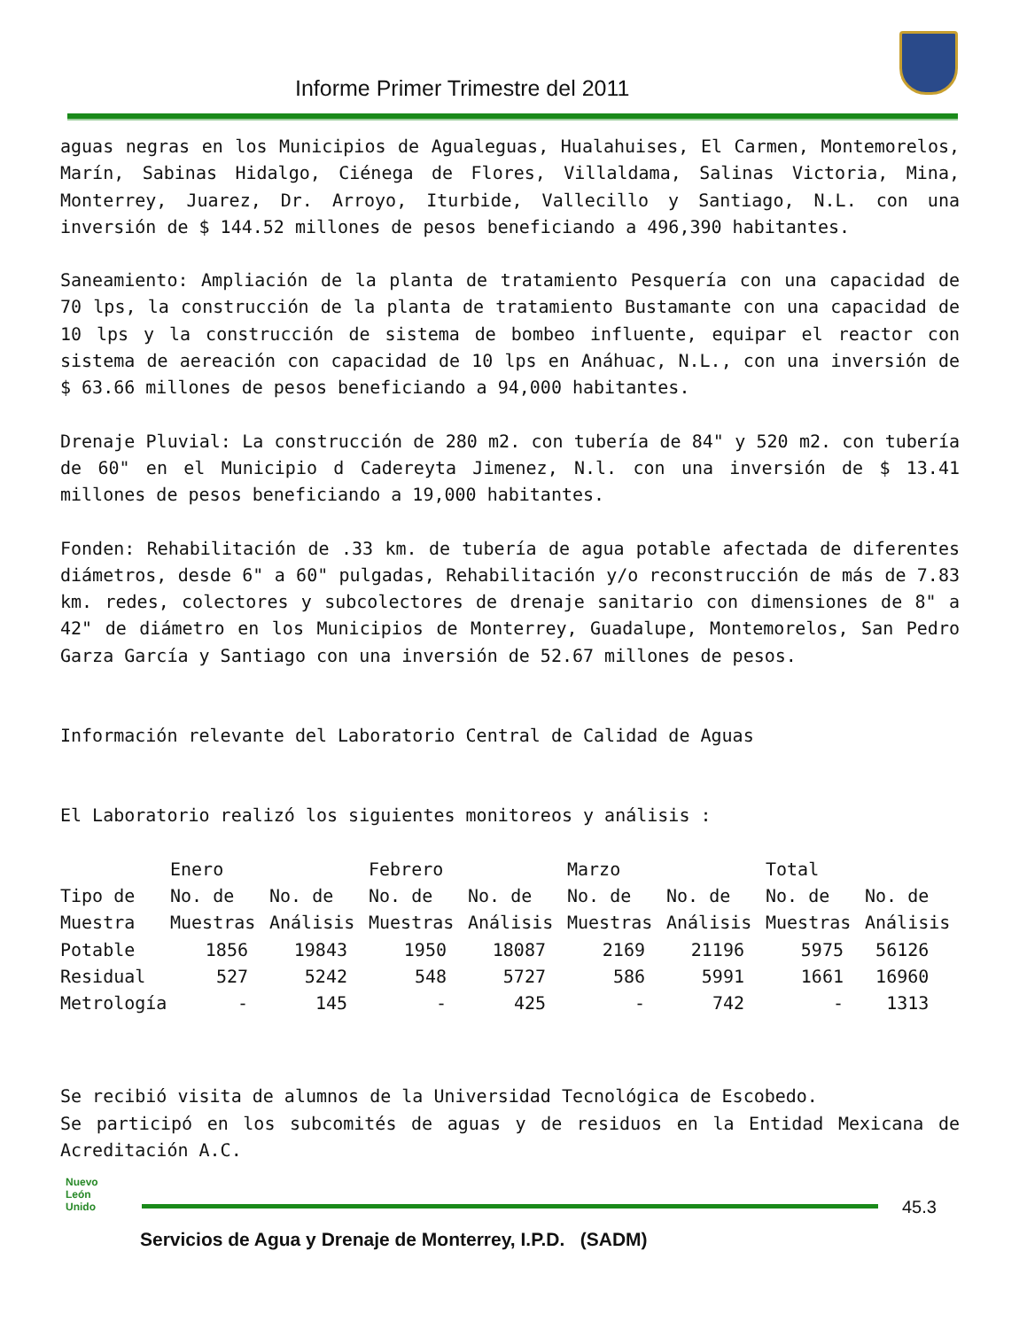Informe Primer Trimestre del 2011
aguas negras en los Municipios de Agualeguas, Hualahuises, El Carmen, Montemorelos, Marín, Sabinas Hidalgo, Ciénega de Flores, Villaldama, Salinas Victoria, Mina, Monterrey, Juarez, Dr. Arroyo, Iturbide, Vallecillo y Santiago, N.L. con una inversión de $ 144.52 millones de pesos beneficiando a 496,390 habitantes.
Saneamiento: Ampliación de la planta de tratamiento Pesquería con una capacidad de 70 lps, la construcción de la planta de tratamiento Bustamante con una capacidad de 10 lps y la construcción de sistema de bombeo influente, equipar el reactor con sistema de aereación con capacidad de 10 lps en Anáhuac, N.L., con una inversión de $ 63.66 millones de pesos beneficiando a 94,000 habitantes.
Drenaje Pluvial: La construcción de 280 m2. con tubería de 84" y 520 m2. con tubería de 60" en el Municipio d Cadereyta Jimenez, N.l. con una inversión de $ 13.41 millones de pesos beneficiando a 19,000 habitantes.
Fonden: Rehabilitación de .33 km. de tubería de agua potable afectada de diferentes diámetros, desde 6" a 60" pulgadas, Rehabilitación y/o reconstrucción de más de 7.83 km. redes, colectores y subcolectores de drenaje sanitario con dimensiones de 8" a 42" de diámetro en los Municipios de Monterrey, Guadalupe, Montemorelos, San Pedro Garza García y Santiago con una inversión de 52.67 millones de pesos.
Información relevante del Laboratorio Central de Calidad de Aguas
El Laboratorio realizó los siguientes monitoreos y análisis :
| | Enero | | Febrero | | Marzo | | Total | |
| --- | --- | --- | --- | --- | --- | --- | --- | --- |
| Tipo de | No. de | No. de | No. de | No. de | No. de | No. de | No. de | No. de |
| Muestra | Muestras | Análisis | Muestras | Análisis | Muestras | Análisis | Muestras | Análisis |
| Potable | 1856 | 19843 | 1950 | 18087 | 2169 | 21196 | 5975 | 56126 |
| Residual | 527 | 5242 | 548 | 5727 | 586 | 5991 | 1661 | 16960 |
| Metrología | - | 145 | - | 425 | - | 742 | - | 1313 |
Se recibió visita de alumnos de la Universidad Tecnológica de Escobedo.
Se participó en los subcomités de aguas y de residuos en la Entidad Mexicana de Acreditación A.C.
Nuevo
León
Unido
45.3
Servicios de Agua y Drenaje de Monterrey, I.P.D. (SADM)